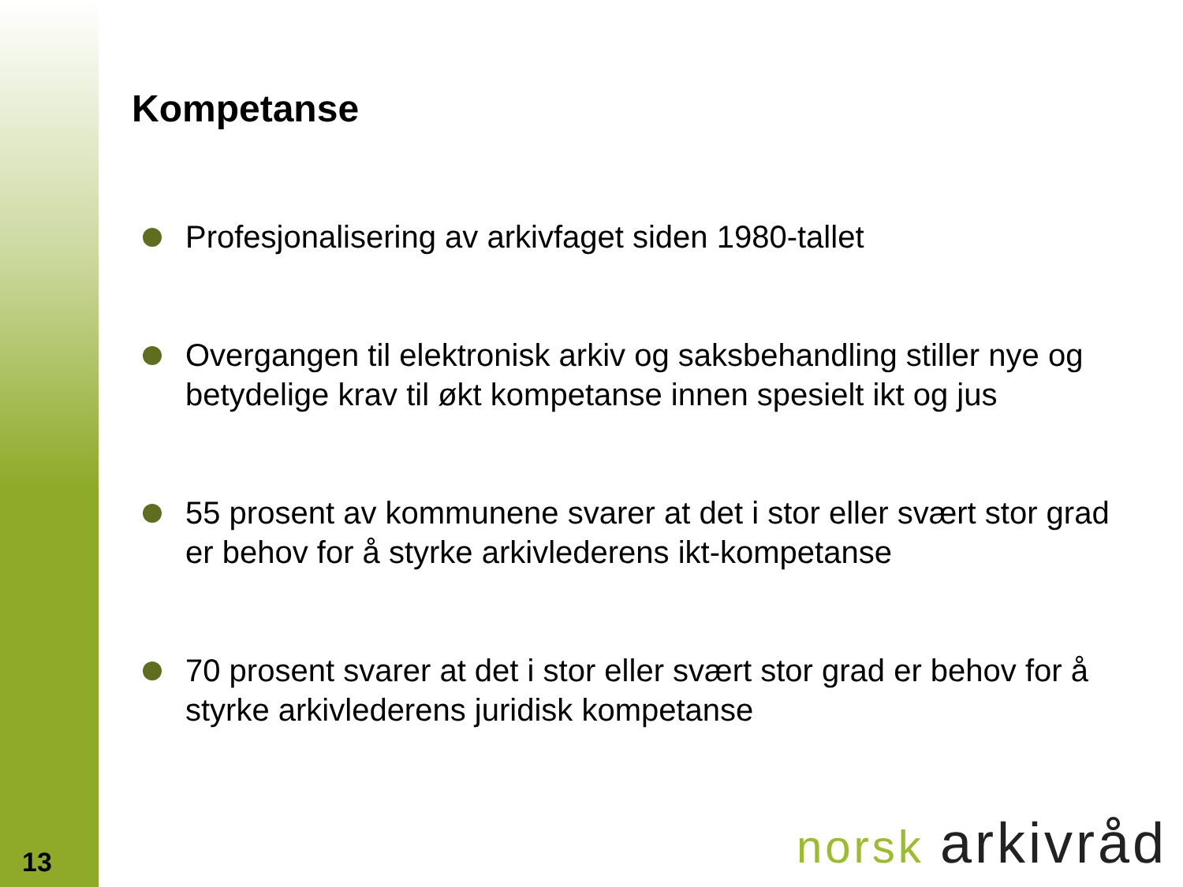Kompetanse
Profesjonalisering av arkivfaget siden 1980-tallet
Overgangen til elektronisk arkiv og saksbehandling stiller nye og betydelige krav til økt kompetanse innen spesielt ikt og jus
55 prosent av kommunene svarer at det i stor eller svært stor grad er behov for å styrke arkivlederens ikt-kompetanse
70 prosent svarer at det i stor eller svært stor grad er behov for å styrke arkivlederens juridisk kompetanse
13 norsk arkivråd